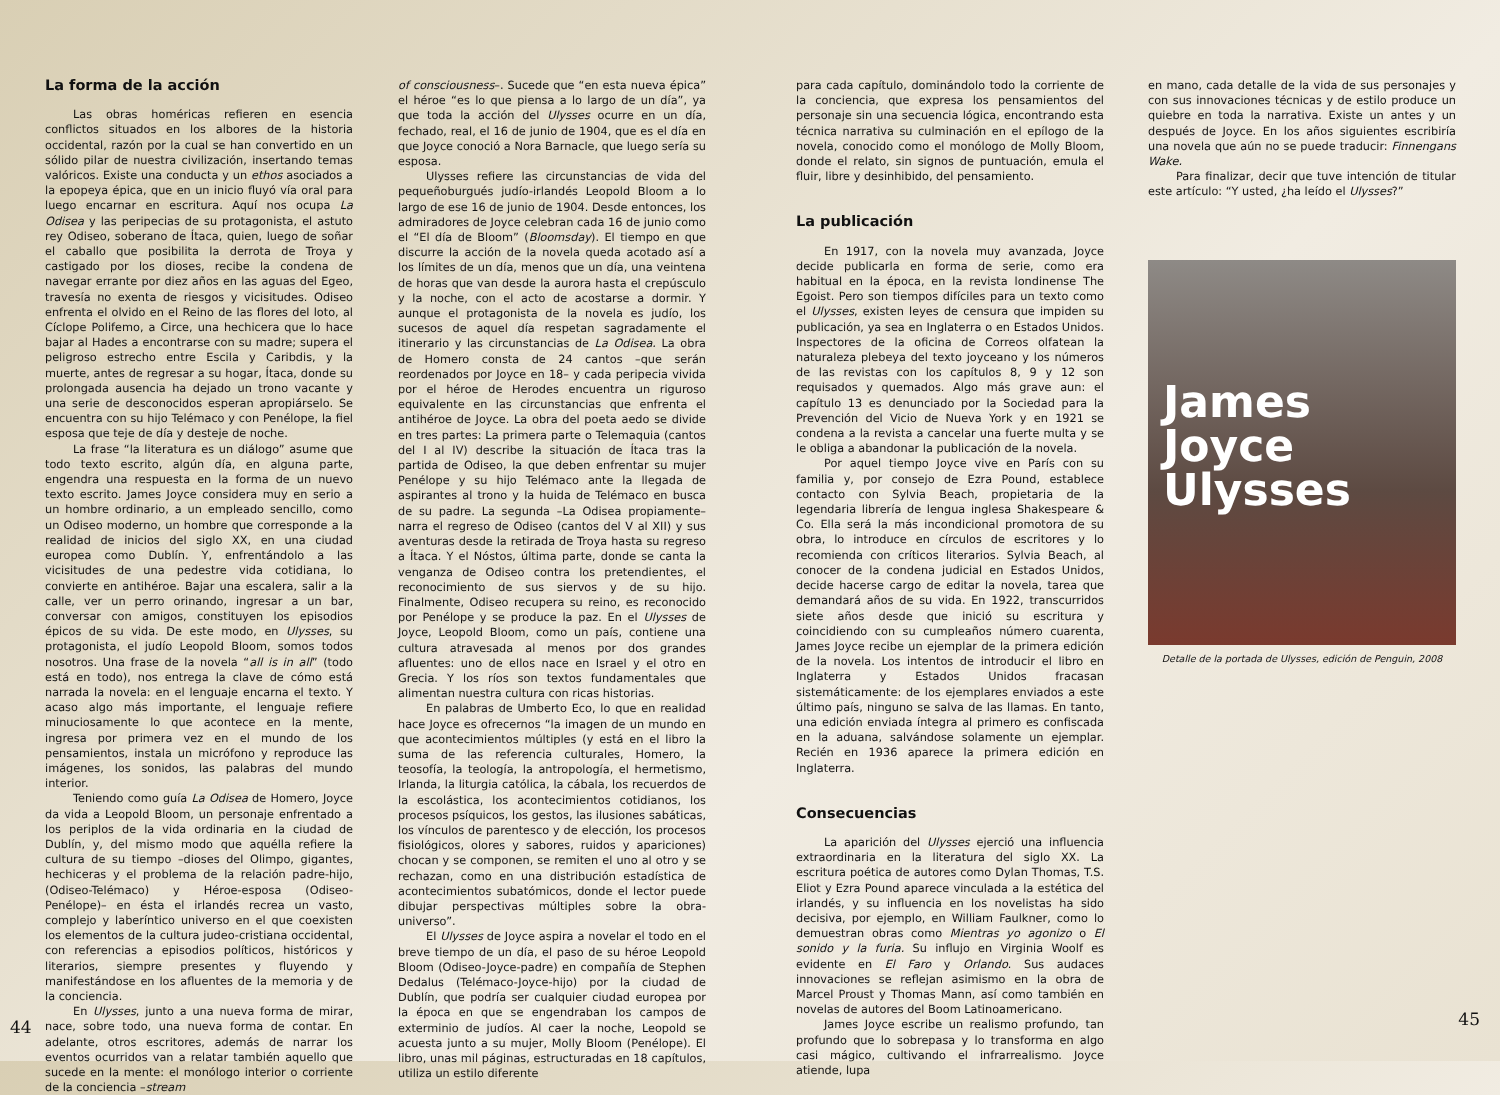La forma de la acción
Las obras homéricas refieren en esencia conflictos situados en los albores de la historia occidental, razón por la cual se han convertido en un sólido pilar de nuestra civilización, insertando temas valóricos. Existe una conducta y un ethos asociados a la epopeya épica, que en un inicio fluyó vía oral para luego encarnar en escritura. Aquí nos ocupa La Odisea y las peripecias de su protagonista, el astuto rey Odiseo, soberano de Ítaca, quien, luego de soñar el caballo que posibilita la derrota de Troya y castigado por los dioses, recibe la condena de navegar errante por diez años en las aguas del Egeo, travesía no exenta de riesgos y vicisitudes. Odiseo enfrenta el olvido en el Reino de las flores del loto, al Cíclope Polifemo, a Circe, una hechicera que lo hace bajar al Hades a encontrarse con su madre; supera el peligroso estrecho entre Escila y Caribdis, y la muerte, antes de regresar a su hogar, Ítaca, donde su prolongada ausencia ha dejado un trono vacante y una serie de desconocidos esperan apropiárselo. Se encuentra con su hijo Telémaco y con Penélope, la fiel esposa que teje de día y desteje de noche.
La frase “la literatura es un diálogo” asume que todo texto escrito, algún día, en alguna parte, engendra una respuesta en la forma de un nuevo texto escrito. James Joyce considera muy en serio a un hombre ordinario, a un empleado sencillo, como un Odiseo moderno, un hombre que corresponde a la realidad de inicios del siglo XX, en una ciudad europea como Dublín. Y, enfrentándolo a las vicisitudes de una pedestre vida cotidiana, lo convierte en antihéroe. Bajar una escalera, salir a la calle, ver un perro orinando, ingresar a un bar, conversar con amigos, constituyen los episodios épicos de su vida. De este modo, en Ulysses, su protagonista, el judío Leopold Bloom, somos todos nosotros. Una frase de la novela “all is in all” (todo está en todo), nos entrega la clave de cómo está narrada la novela: en el lenguaje encarna el texto. Y acaso algo más importante, el lenguaje refiere minuciosamente lo que acontece en la mente, ingresa por primera vez en el mundo de los pensamientos, instala un micrófono y reproduce las imágenes, los sonidos, las palabras del mundo interior.
Teniendo como guía La Odisea de Homero, Joyce da vida a Leopold Bloom, un personaje enfrentado a los periplos de la vida ordinaria en la ciudad de Dublín, y, del mismo modo que aquélla refiere la cultura de su tiempo –dioses del Olimpo, gigantes, hechiceras y el problema de la relación padre-hijo, (Odiseo-Telémaco) y Héroe-esposa (Odiseo-Penélope)– en ésta el irlandés recrea un vasto, complejo y laberíntico universo en el que coexisten los elementos de la cultura judeo-cristiana occidental, con referencias a episodios políticos, históricos y literarios, siempre presentes y fluyendo y manifestándose en los afluentes de la memoria y de la conciencia.
En Ulysses, junto a una nueva forma de mirar, nace, sobre todo, una nueva forma de contar. En adelante, otros escritores, además de narrar los eventos ocurridos van a relatar también aquello que sucede en la mente: el monólogo interior o corriente de la conciencia –stream
of consciousness–. Sucede que “en esta nueva épica” el héroe “es lo que piensa a lo largo de un día”, ya que toda la acción del Ulysses ocurre en un día, fechado, real, el 16 de junio de 1904, que es el día en que Joyce conoció a Nora Barnacle, que luego sería su esposa.
Ulysses refiere las circunstancias de vida del pequeñoburgués judío-irlandés Leopold Bloom a lo largo de ese 16 de junio de 1904. Desde entonces, los admiradores de Joyce celebran cada 16 de junio como el “El día de Bloom” (Bloomsday). El tiempo en que discurre la acción de la novela queda acotado así a los límites de un día, menos que un día, una veintena de horas que van desde la aurora hasta el crepúsculo y la noche, con el acto de acostarse a dormir. Y aunque el protagonista de la novela es judío, los sucesos de aquel día respetan sagradamente el itinerario y las circunstancias de La Odisea. La obra de Homero consta de 24 cantos –que serán reordenados por Joyce en 18– y cada peripecia vivida por el héroe de Herodes encuentra un riguroso equivalente en las circunstancias que enfrenta el antihéroe de Joyce. La obra del poeta aedo se divide en tres partes: La primera parte o Telemaquia (cantos del I al IV) describe la situación de Ítaca tras la partida de Odiseo, la que deben enfrentar su mujer Penélope y su hijo Telémaco ante la llegada de aspirantes al trono y la huida de Telémaco en busca de su padre. La segunda –La Odisea propiamente– narra el regreso de Odiseo (cantos del V al XII) y sus aventuras desde la retirada de Troya hasta su regreso a Ítaca. Y el Nóstos, última parte, donde se canta la venganza de Odiseo contra los pretendientes, el reconocimiento de sus siervos y de su hijo. Finalmente, Odiseo recupera su reino, es reconocido por Penélope y se produce la paz. En el Ulysses de Joyce, Leopold Bloom, como un país, contiene una cultura atravesada al menos por dos grandes afluentes: uno de ellos nace en Israel y el otro en Grecia. Y los ríos son textos fundamentales que alimentan nuestra cultura con ricas historias.
En palabras de Umberto Eco, lo que en realidad hace Joyce es ofrecernos “la imagen de un mundo en que acontecimientos múltiples (y está en el libro la suma de las referencia culturales, Homero, la teosofía, la teología, la antropología, el hermetismo, Irlanda, la liturgia católica, la cábala, los recuerdos de la escolástica, los acontecimientos cotidianos, los procesos psíquicos, los gestos, las ilusiones sabáticas, los vínculos de parentesco y de elección, los procesos fisiológicos, olores y sabores, ruidos y apariciones) chocan y se componen, se remiten el uno al otro y se rechazan, como en una distribución estadística de acontecimientos subatómicos, donde el lector puede dibujar perspectivas múltiples sobre la obra-universo”.
El Ulysses de Joyce aspira a novelar el todo en el breve tiempo de un día, el paso de su héroe Leopold Bloom (Odiseo-Joyce-padre) en compañía de Stephen Dedalus (Telémaco-Joyce-hijo) por la ciudad de Dublín, que podría ser cualquier ciudad europea por la época en que se engendraban los campos de exterminio de judíos. Al caer la noche, Leopold se acuesta junto a su mujer, Molly Bloom (Penélope). El libro, unas mil páginas, estructuradas en 18 capítulos, utiliza un estilo diferente
para cada capítulo, dominándolo todo la corriente de la conciencia, que expresa los pensamientos del personaje sin una secuencia lógica, encontrando esta técnica narrativa su culminación en el epílogo de la novela, conocido como el monólogo de Molly Bloom, donde el relato, sin signos de puntuación, emula el fluir, libre y desinhibido, del pensamiento.
La publicación
En 1917, con la novela muy avanzada, Joyce decide publicarla en forma de serie, como era habitual en la época, en la revista londinense The Egoist. Pero son tiempos difíciles para un texto como el Ulysses, existen leyes de censura que impiden su publicación, ya sea en Inglaterra o en Estados Unidos. Inspectores de la oficina de Correos olfatean la naturaleza plebeya del texto joyceano y los números de las revistas con los capítulos 8, 9 y 12 son requisados y quemados. Algo más grave aun: el capítulo 13 es denunciado por la Sociedad para la Prevención del Vicio de Nueva York y en 1921 se condena a la revista a cancelar una fuerte multa y se le obliga a abandonar la publicación de la novela.
Por aquel tiempo Joyce vive en París con su familia y, por consejo de Ezra Pound, establece contacto con Sylvia Beach, propietaria de la legendaria librería de lengua inglesa Shakespeare & Co. Ella será la más incondicional promotora de su obra, lo introduce en círculos de escritores y lo recomienda con críticos literarios. Sylvia Beach, al conocer de la condena judicial en Estados Unidos, decide hacerse cargo de editar la novela, tarea que demandará años de su vida. En 1922, transcurridos siete años desde que inició su escritura y coincidiendo con su cumpleaños número cuarenta, James Joyce recibe un ejemplar de la primera edición de la novela. Los intentos de introducir el libro en Inglaterra y Estados Unidos fracasan sistemáticamente: de los ejemplares enviados a este último país, ninguno se salva de las llamas. En tanto, una edición enviada íntegra al primero es confiscada en la aduana, salvándose solamente un ejemplar. Recién en 1936 aparece la primera edición en Inglaterra.
Consecuencias
La aparición del Ulysses ejerció una influencia extraordinaria en la literatura del siglo XX. La escritura poética de autores como Dylan Thomas, T.S. Eliot y Ezra Pound aparece vinculada a la estética del irlandés, y su influencia en los novelistas ha sido decisiva, por ejemplo, en William Faulkner, como lo demuestran obras como Mientras yo agonizo o El sonido y la furia. Su influjo en Virginia Woolf es evidente en El Faro y Orlando. Sus audaces innovaciones se reflejan asimismo en la obra de Marcel Proust y Thomas Mann, así como también en novelas de autores del Boom Latinoamericano.
James Joyce escribe un realismo profundo, tan profundo que lo sobrepasa y lo transforma en algo casi mágico, cultivando el infrarrealismo. Joyce atiende, lupa
en mano, cada detalle de la vida de sus personajes y con sus innovaciones técnicas y de estilo produce un quiebre en toda la narrativa. Existe un antes y un después de Joyce. En los años siguientes escribiría una novela que aún no se puede traducir: Finnengans Wake.
Para finalizar, decir que tuve intención de titular este artículo: “Y usted, ¿ha leído el Ulysses?”
James
Joyce
Ulysses
Detalle de la portada de Ulysses, edición de Penguin, 2008
44 45